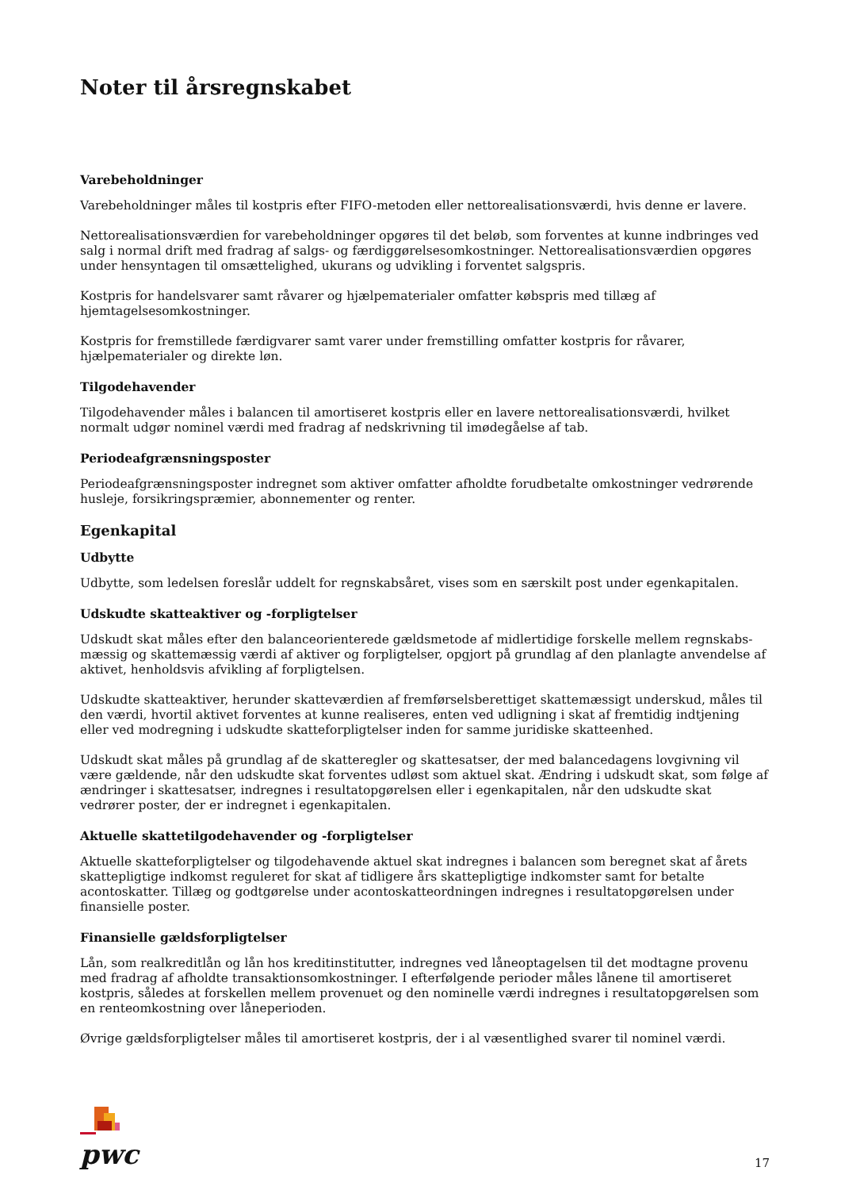Noter til årsregnskabet
Varebeholdninger
Varebeholdninger måles til kostpris efter FIFO-metoden eller nettorealisationsværdi, hvis denne er lavere.
Nettorealisationsværdien for varebeholdninger opgøres til det beløb, som forventes at kunne indbringes ved salg i normal drift med fradrag af salgs- og færdiggørelsesomkostninger. Nettorealisationsværdien opgøres under hensyntagen til omsættelighed, ukurans og udvikling i forventet salgspris.
Kostpris for handelsvarer samt råvarer og hjælpematerialer omfatter købspris med tillæg af hjemtagelsesomkostninger.
Kostpris for fremstillede færdigvarer samt varer under fremstilling omfatter kostpris for råvarer, hjælpematerialer og direkte løn.
Tilgodehavender
Tilgodehavender måles i balancen til amortiseret kostpris eller en lavere nettorealisationsværdi, hvilket normalt udgør nominel værdi med fradrag af nedskrivning til imødegåelse af tab.
Periodeafgrænsningsposter
Periodeafgrænsningsposter indregnet som aktiver omfatter afholdte forudbetalte omkostninger vedrørende husleje, forsikringspræmier, abonnementer og renter.
Egenkapital
Udbytte
Udbytte, som ledelsen foreslår uddelt for regnskabsåret, vises som en særskilt post under egenkapitalen.
Udskudte skatteaktiver og -forpligtelser
Udskudt skat måles efter den balanceorienterede gældsmetode af midlertidige forskelle mellem regnskabs-mæssig og skattemæssig værdi af aktiver og forpligtelser, opgjort på grundlag af den planlagte anvendelse af aktivet, henholdsvis afvikling af forpligtelsen.
Udskudte skatteaktiver, herunder skatteværdien af fremførselsberettiget skattemæssigt underskud, måles til den værdi, hvortil aktivet forventes at kunne realiseres, enten ved udligning i skat af fremtidig indtjening eller ved modregning i udskudte skatteforpligtelser inden for samme juridiske skatteenhed.
Udskudt skat måles på grundlag af de skatteregler og skattesatser, der med balancedagens lovgivning vil være gældende, når den udskudte skat forventes udløst som aktuel skat. Ændring i udskudt skat, som følge af ændringer i skattesatser, indregnes i resultatopgørelsen eller i egenkapitalen, når den udskudte skat vedrører poster, der er indregnet i egenkapitalen.
Aktuelle skattetilgodehavender og -forpligtelser
Aktuelle skatteforpligtelser og tilgodehavende aktuel skat indregnes i balancen som beregnet skat af årets skattepligtige indkomst reguleret for skat af tidligere års skattepligtige indkomster samt for betalte acontoskatter. Tillæg og godtgørelse under acontoskatteordningen indregnes i resultatopgørelsen under finansielle poster.
Finansielle gældsforpligtelser
Lån, som realkreditlån og lån hos kreditinstitutter, indregnes ved låneoptagelsen til det modtagne provenu med fradrag af afholdte transaktionsomkostninger. I efterfølgende perioder måles lånene til amortiseret kostpris, således at forskellen mellem provenuet og den nominelle værdi indregnes i resultatopgørelsen som en renteomkostning over låneperioden.
Øvrige gældsforpligtelser måles til amortiseret kostpris, der i al væsentlighed svarer til nominel værdi.
pwc
17